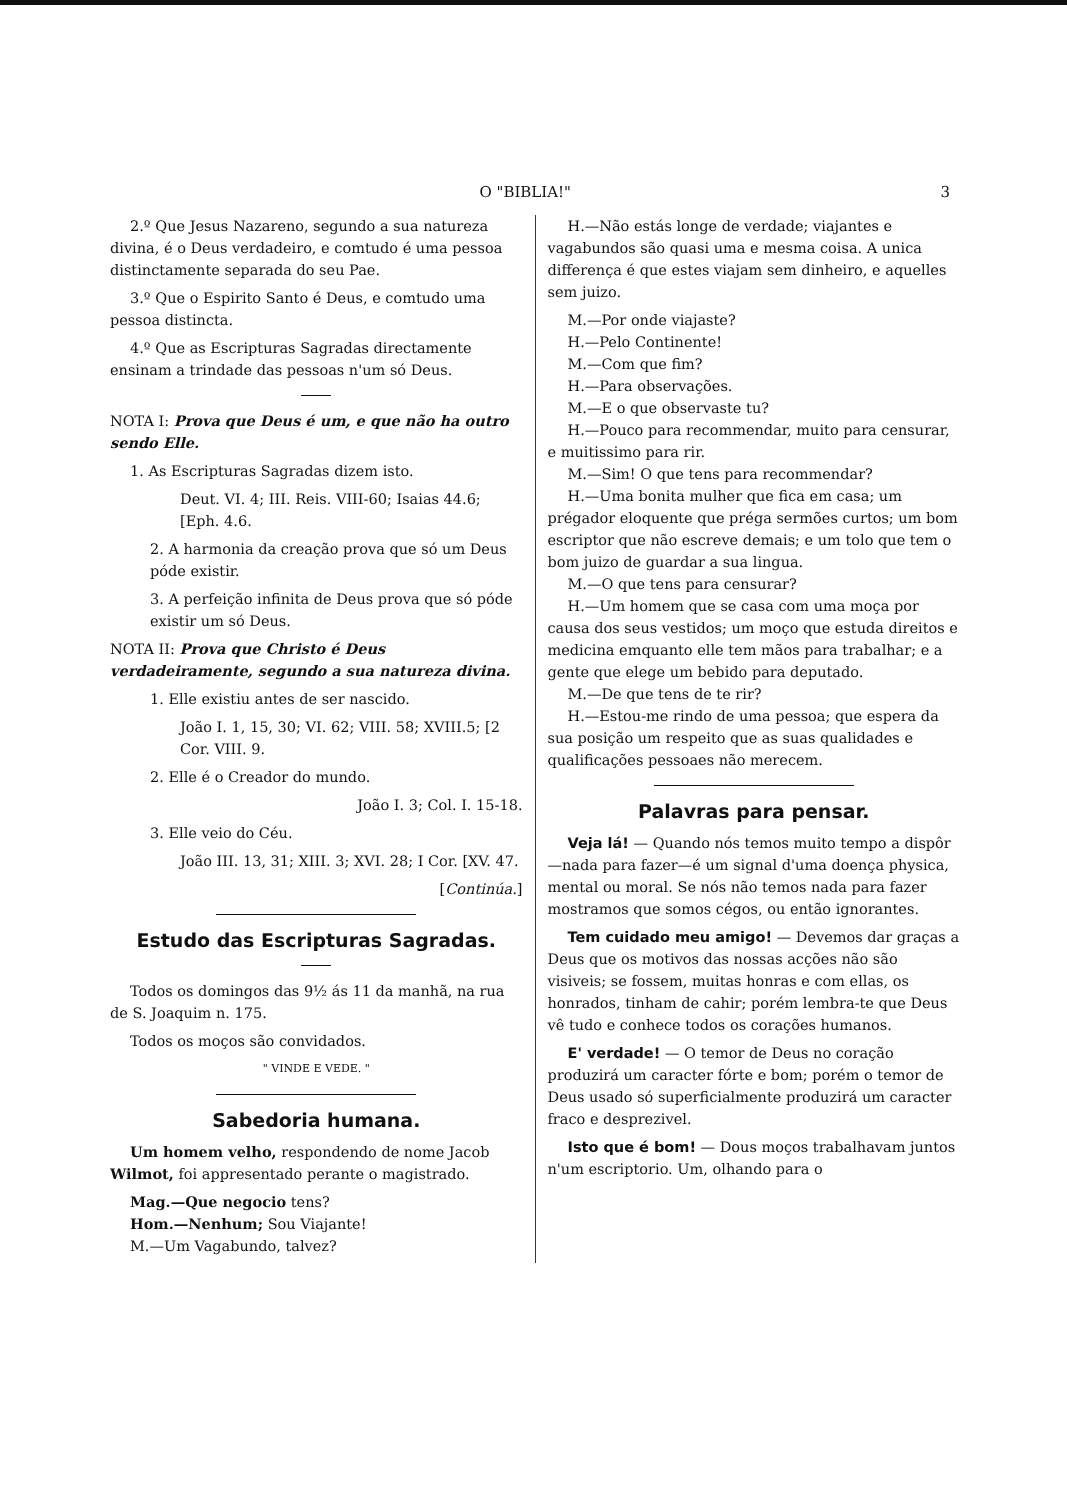O "BIBLIA!" 3
2.º Que Jesus Nazareno, segundo a sua natureza divina, é o Deus verdadeiro, e comtudo é uma pessoa distinctamente separada do seu Pae.
3.º Que o Espirito Santo é Deus, e comtudo uma pessoa distincta.
4.º Que as Escripturas Sagradas directamente ensinam a trindade das pessoas n'um só Deus.
NOTA I: Prova que Deus é um, e que não ha outro sendo Elle.
1. As Escripturas Sagradas dizem isto.
Deut. VI. 4; III. Reis. VIII-60; Isaias 44.6; [Eph. 4.6.
2. A harmonia da creação prova que só um Deus póde existir.
3. A perfeição infinita de Deus prova que só póde existir um só Deus.
NOTA II: Prova que Christo é Deus verdadeiramente, segundo a sua natureza divina.
1. Elle existiu antes de ser nascido.
João I. 1, 15, 30; VI. 62; VIII. 58; XVIII.5; [2 Cor. VIII. 9.
2. Elle é o Creador do mundo.
João I. 3; Col. I. 15-18.
3. Elle veio do Céu.
João III. 13, 31; XIII. 3; XVI. 28; I Cor. [XV. 47.
[Continúa.]
Estudo das Escripturas Sagradas.
Todos os domingos das 9½ ás 11 da manhã, na rua de S. Joaquim n. 175.
Todos os moços são convidados.
" VINDE E VEDE. "
Sabedoria humana.
Um homem velho, respondendo de nome Jacob Wilmot, foi appresentado perante o magistrado.
Mag.—Que negocio tens?
Hom.—Nenhum; Sou Viajante!
M.—Um Vagabundo, talvez?
H.—Não estás longe de verdade; viajantes e vagabundos são quasi uma e mesma coisa. A unica differença é que estes viajam sem dinheiro, e aquelles sem juizo.
M.—Por onde viajaste?
H.—Pelo Continente!
M.—Com que fim?
H.—Para observações.
M.—E o que observaste tu?
H.—Pouco para recommendar, muito para censurar, e muitissimo para rir.
M.—Sim! O que tens para recommendar?
H.—Uma bonita mulher que fica em casa; um prégador eloquente que préga sermões curtos; um bom escriptor que não escreve demais; e um tolo que tem o bom juizo de guardar a sua lingua.
M.—O que tens para censurar?
H.—Um homem que se casa com uma moça por causa dos seus vestidos; um moço que estuda direitos e medicina emquanto elle tem mãos para trabalhar; e a gente que elege um bebido para deputado.
M.—De que tens de te rir?
H.—Estou-me rindo de uma pessoa; que espera da sua posição um respeito que as suas qualidades e qualificações pessoaes não merecem.
Palavras para pensar.
Veja lá! — Quando nós temos muito tempo a dispôr—nada para fazer—é um signal d'uma doença physica, mental ou moral. Se nós não temos nada para fazer mostramos que somos cégos, ou então ignorantes.
Tem cuidado meu amigo! — Devemos dar graças a Deus que os motivos das nossas acções não são visiveis; se fossem, muitas honras e com ellas, os honrados, tinham de cahir; porém lembra-te que Deus vê tudo e conhece todos os corações humanos.
E' verdade! — O temor de Deus no coração produzirá um caracter fórte e bom; porém o temor de Deus usado só superficialmente produzirá um caracter fraco e desprezivel.
Isto que é bom! — Dous moços trabalhavam juntos n'um escriptorio. Um, olhando para o